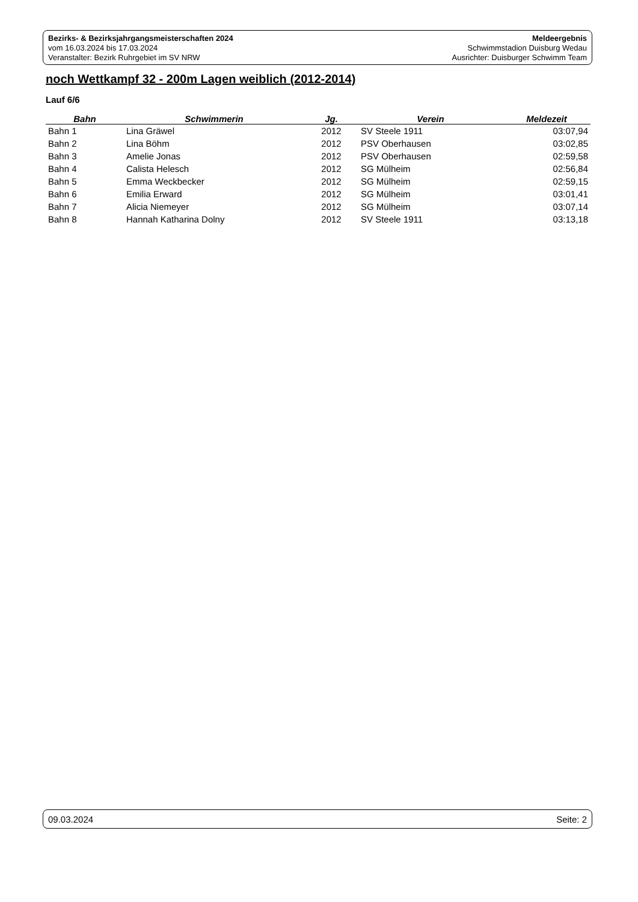Bezirks- & Bezirksjahrgangsmeisterschaften 2024
vom 16.03.2024 bis 17.03.2024
Veranstalter: Bezirk Ruhrgebiet im SV NRW
Meldeergebnis
Schwimmstadion Duisburg Wedau
Ausrichter: Duisburger Schwimm Team
noch Wettkampf 32 - 200m Lagen weiblich (2012-2014)
Lauf 6/6
| Bahn | Schwimmerin | Jg. | Verein | Meldezeit |
| --- | --- | --- | --- | --- |
| Bahn 1 | Lina Gräwel | 2012 | SV Steele 1911 | 03:07,94 |
| Bahn 2 | Lina Böhm | 2012 | PSV Oberhausen | 03:02,85 |
| Bahn 3 | Amelie Jonas | 2012 | PSV Oberhausen | 02:59,58 |
| Bahn 4 | Calista Helesch | 2012 | SG Mülheim | 02:56,84 |
| Bahn 5 | Emma Weckbecker | 2012 | SG Mülheim | 02:59,15 |
| Bahn 6 | Emilia Erward | 2012 | SG Mülheim | 03:01,41 |
| Bahn 7 | Alicia Niemeyer | 2012 | SG Mülheim | 03:07,14 |
| Bahn 8 | Hannah Katharina Dolny | 2012 | SV Steele 1911 | 03:13,18 |
09.03.2024 Seite: 2